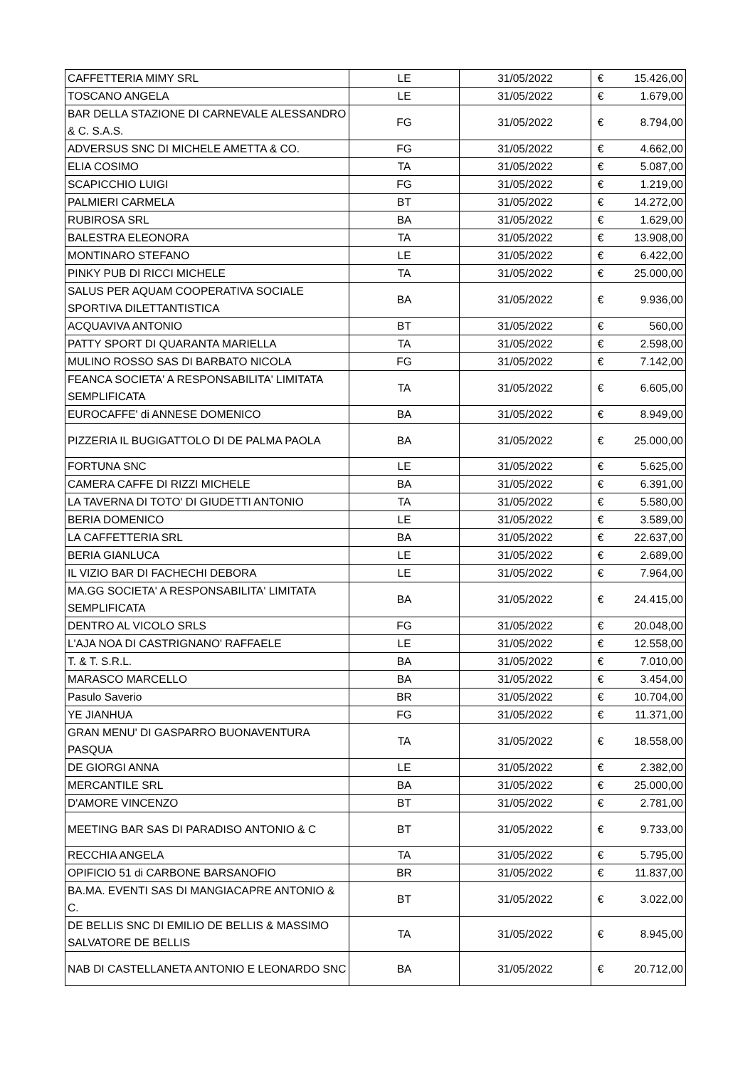| CAFFETTERIA MIMY SRL | LE | 31/05/2022 | € | 15.426,00 |
| TOSCANO ANGELA | LE | 31/05/2022 | € | 1.679,00 |
| BAR DELLA STAZIONE DI CARNEVALE ALESSANDRO & C. S.A.S. | FG | 31/05/2022 | € | 8.794,00 |
| ADVERSUS SNC DI MICHELE AMETTA & CO. | FG | 31/05/2022 | € | 4.662,00 |
| ELIA COSIMO | TA | 31/05/2022 | € | 5.087,00 |
| SCAPICCHIO LUIGI | FG | 31/05/2022 | € | 1.219,00 |
| PALMIERI CARMELA | BT | 31/05/2022 | € | 14.272,00 |
| RUBIROSA SRL | BA | 31/05/2022 | € | 1.629,00 |
| BALESTRA ELEONORA | TA | 31/05/2022 | € | 13.908,00 |
| MONTINARO STEFANO | LE | 31/05/2022 | € | 6.422,00 |
| PINKY PUB DI RICCI MICHELE | TA | 31/05/2022 | € | 25.000,00 |
| SALUS PER AQUAM COOPERATIVA SOCIALE SPORTIVA DILETTANTISTICA | BA | 31/05/2022 | € | 9.936,00 |
| ACQUAVIVA ANTONIO | BT | 31/05/2022 | € | 560,00 |
| PATTY SPORT DI QUARANTA MARIELLA | TA | 31/05/2022 | € | 2.598,00 |
| MULINO ROSSO SAS DI BARBATO NICOLA | FG | 31/05/2022 | € | 7.142,00 |
| FEANCA SOCIETA' A RESPONSABILITA' LIMITATA SEMPLIFICATA | TA | 31/05/2022 | € | 6.605,00 |
| EUROCAFFE' di ANNESE DOMENICO | BA | 31/05/2022 | € | 8.949,00 |
| PIZZERIA IL BUGIGATTOLO DI DE PALMA PAOLA | BA | 31/05/2022 | € | 25.000,00 |
| FORTUNA SNC | LE | 31/05/2022 | € | 5.625,00 |
| CAMERA CAFFE DI RIZZI MICHELE | BA | 31/05/2022 | € | 6.391,00 |
| LA TAVERNA DI TOTO' DI GIUDETTI ANTONIO | TA | 31/05/2022 | € | 5.580,00 |
| BERIA DOMENICO | LE | 31/05/2022 | € | 3.589,00 |
| LA CAFFETTERIA SRL | BA | 31/05/2022 | € | 22.637,00 |
| BERIA GIANLUCA | LE | 31/05/2022 | € | 2.689,00 |
| IL VIZIO BAR DI FACHECHI DEBORA | LE | 31/05/2022 | € | 7.964,00 |
| MA.GG SOCIETA' A RESPONSABILITA' LIMITATA SEMPLIFICATA | BA | 31/05/2022 | € | 24.415,00 |
| DENTRO AL VICOLO SRLS | FG | 31/05/2022 | € | 20.048,00 |
| L'AJA NOA DI CASTRIGNANO' RAFFAELE | LE | 31/05/2022 | € | 12.558,00 |
| T. & T. S.R.L. | BA | 31/05/2022 | € | 7.010,00 |
| MARASCO MARCELLO | BA | 31/05/2022 | € | 3.454,00 |
| Pasulo Saverio | BR | 31/05/2022 | € | 10.704,00 |
| YE JIANHUA | FG | 31/05/2022 | € | 11.371,00 |
| GRAN MENU' DI GASPARRO BUONAVENTURA PASQUA | TA | 31/05/2022 | € | 18.558,00 |
| DE GIORGI ANNA | LE | 31/05/2022 | € | 2.382,00 |
| MERCANTILE SRL | BA | 31/05/2022 | € | 25.000,00 |
| D'AMORE VINCENZO | BT | 31/05/2022 | € | 2.781,00 |
| MEETING BAR SAS DI PARADISO ANTONIO & C | BT | 31/05/2022 | € | 9.733,00 |
| RECCHIA ANGELA | TA | 31/05/2022 | € | 5.795,00 |
| OPIFICIO 51 di CARBONE BARSANOFIO | BR | 31/05/2022 | € | 11.837,00 |
| BA.MA. EVENTI SAS DI MANGIACAPRE ANTONIO & C. | BT | 31/05/2022 | € | 3.022,00 |
| DE BELLIS SNC DI EMILIO DE BELLIS & MASSIMO SALVATORE DE BELLIS | TA | 31/05/2022 | € | 8.945,00 |
| NAB DI CASTELLANETA ANTONIO E LEONARDO SNC | BA | 31/05/2022 | € | 20.712,00 |